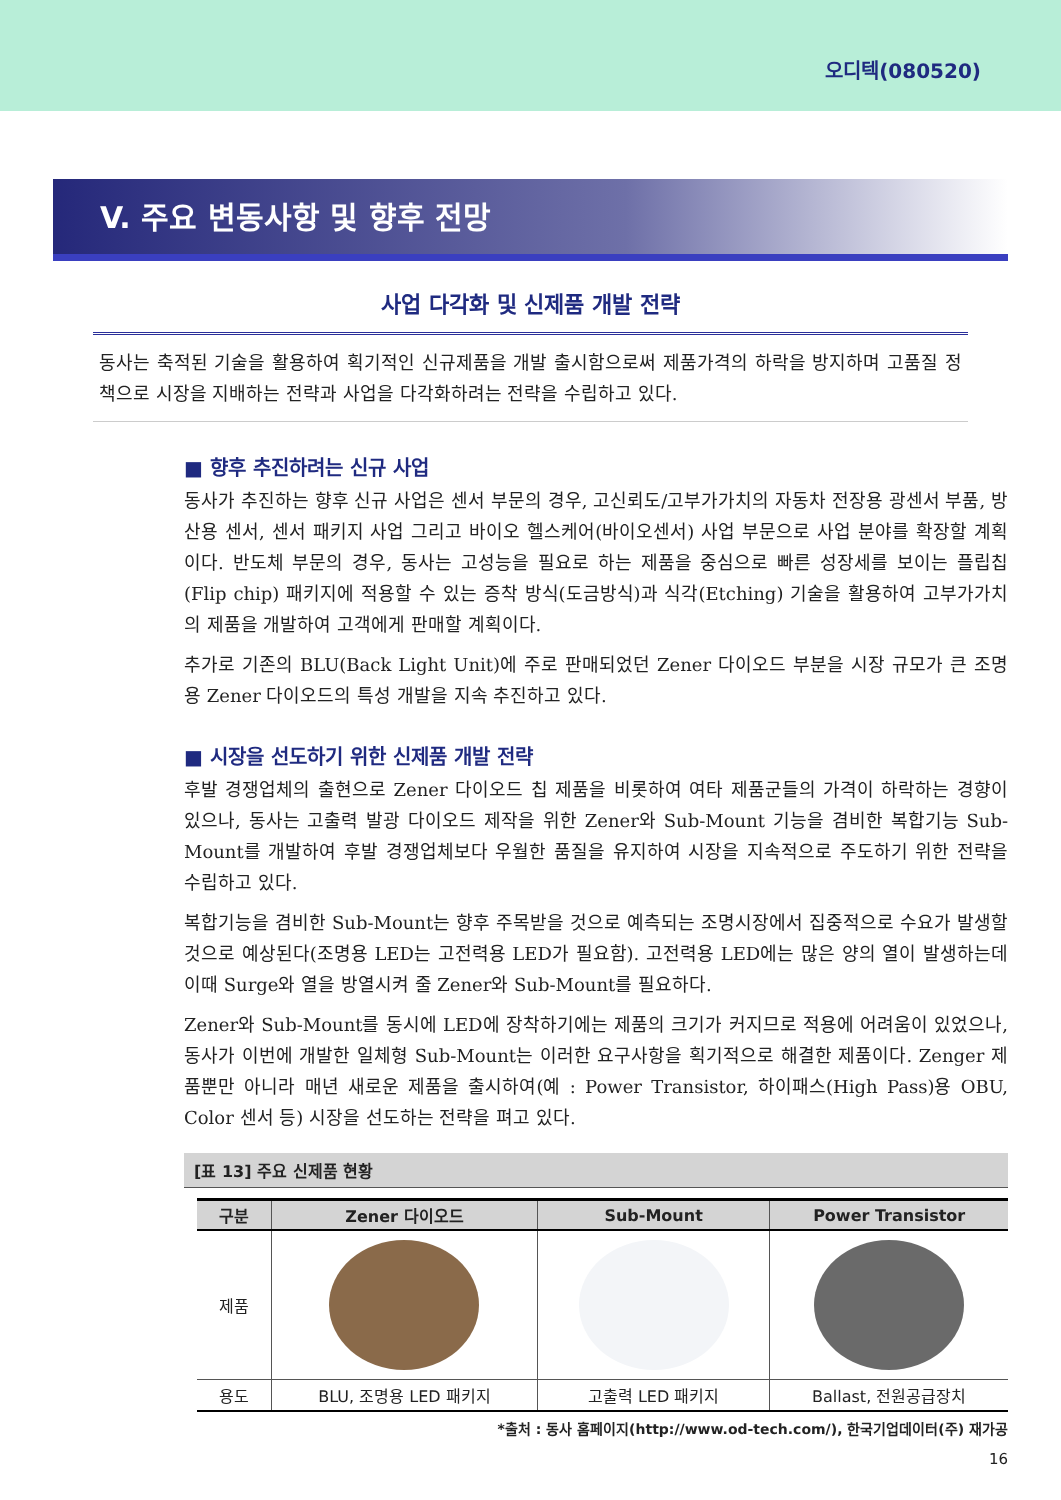오디텍(080520)
V. 주요 변동사항 및 향후 전망
사업 다각화 및 신제품 개발 전략
동사는 축적된 기술을 활용하여 획기적인 신규제품을 개발 출시함으로써 제품가격의 하락을 방지하며 고품질 정책으로 시장을 지배하는 전략과 사업을 다각화하려는 전략을 수립하고 있다.
■ 향후 추진하려는 신규 사업
동사가 추진하는 향후 신규 사업은 센서 부문의 경우, 고신뢰도/고부가가치의 자동차 전장용 광센서 부품, 방산용 센서, 센서 패키지 사업 그리고 바이오 헬스케어(바이오센서) 사업 부문으로 사업 분야를 확장할 계획이다. 반도체 부문의 경우, 동사는 고성능을 필요로 하는 제품을 중심으로 빠른 성장세를 보이는 플립칩(Flip chip) 패키지에 적용할 수 있는 증착 방식(도금방식)과 식각(Etching) 기술을 활용하여 고부가가치의 제품을 개발하여 고객에게 판매할 계획이다.
추가로 기존의 BLU(Back Light Unit)에 주로 판매되었던 Zener 다이오드 부분을 시장 규모가 큰 조명용 Zener 다이오드의 특성 개발을 지속 추진하고 있다.
■ 시장을 선도하기 위한 신제품 개발 전략
후발 경쟁업체의 출현으로 Zener 다이오드 칩 제품을 비롯하여 여타 제품군들의 가격이 하락하는 경향이 있으나, 동사는 고출력 발광 다이오드 제작을 위한 Zener와 Sub-Mount 기능을 겸비한 복합기능 Sub-Mount를 개발하여 후발 경쟁업체보다 우월한 품질을 유지하여 시장을 지속적으로 주도하기 위한 전략을 수립하고 있다.
복합기능을 겸비한 Sub-Mount는 향후 주목받을 것으로 예측되는 조명시장에서 집중적으로 수요가 발생할 것으로 예상된다(조명용 LED는 고전력용 LED가 필요함). 고전력용 LED에는 많은 양의 열이 발생하는데 이때 Surge와 열을 방열시켜 줄 Zener와 Sub-Mount를 필요하다.
Zener와 Sub-Mount를 동시에 LED에 장착하기에는 제품의 크기가 커지므로 적용에 어려움이 있었으나, 동사가 이번에 개발한 일체형 Sub-Mount는 이러한 요구사항을 획기적으로 해결한 제품이다. Zenger 제품뿐만 아니라 매년 새로운 제품을 출시하여(예 : Power Transistor, 하이패스(High Pass)용 OBU, Color 센서 등) 시장을 선도하는 전략을 펴고 있다.
[표 13] 주요 신제품 현황
| 구분 | Zener 다이오드 | Sub-Mount | Power Transistor |
| --- | --- | --- | --- |
| 제품 | | | |
| 용도 | BLU, 조명용 LED 패키지 | 고출력 LED 패키지 | Ballast, 전원공급장치 |
*출처 : 동사 홈페이지(http://www.od-tech.com/), 한국기업데이터(주) 재가공
16